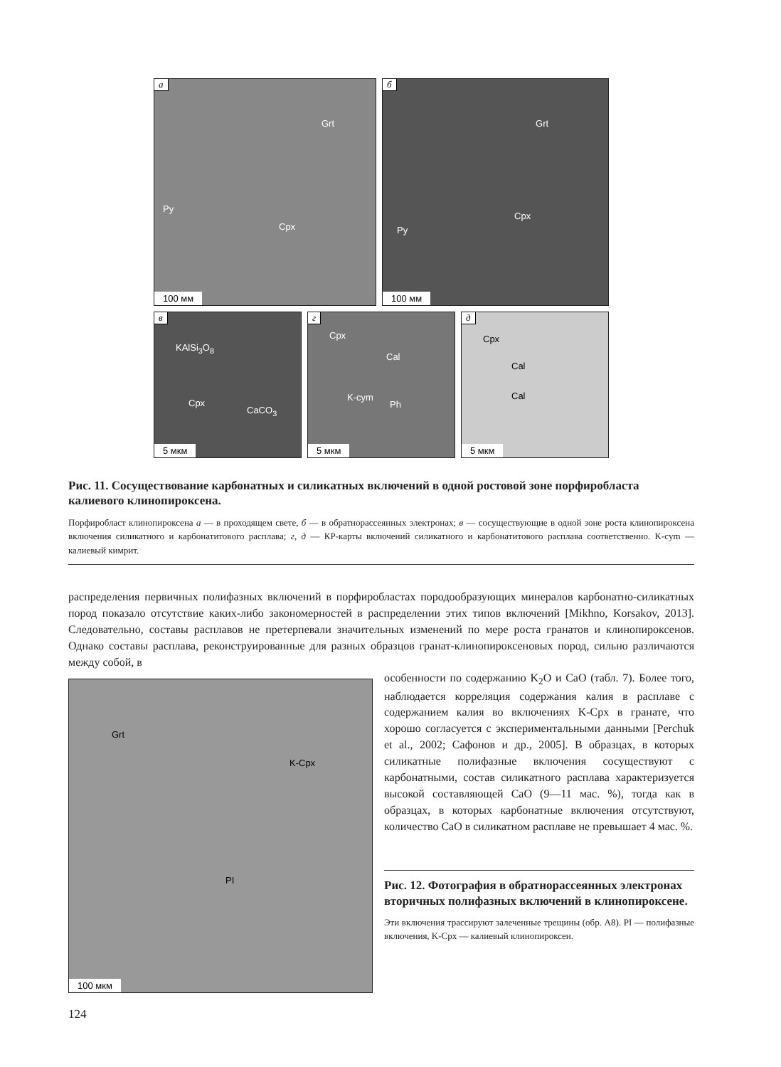а
Grt
Py
Cpx
100 мм
б
Grt
Cpx
Py
100 мм
в
KAlSi<sub>3</sub>O<sub>8</sub>
Cpx
CaCO<sub>3</sub>
5 мкм
г
Cpx
Cal
K-cym
Ph
5 мкм
д
Cpx
Cal
Cal
5 мкм
Рис. 11. Сосуществование карбонатных и силикатных включений в одной ростовой зоне порфиробласта калиевого клинопироксена.
Порфиробласт клинопироксена а — в проходящем свете, б — в обратнорассеянных электронах; в — сосуществующие в одной зоне роста клинопироксена включения силикатного и карбонатитового расплава; г, д — КР-карты включений силикатного и карбонатитового расплава соответственно. K-cym — калиевый кимрит.
распределения первичных полифазных включений в порфиробластах породообразующих минералов карбонатно-силикатных пород показало отсутствие каких-либо закономерностей в распределении этих типов включений [Mikhno, Korsakov, 2013]. Следовательно, составы расплавов не претерпевали значительных изменений по мере роста гранатов и клинопироксенов. Однако составы расплава, реконструированные для разных образцов гранат-клинопироксеновых пород, сильно различаются между собой, в
Grt
K-Cpx
PI
100 мкм
особенности по содержанию K<sub>2</sub>O и CaO (табл. 7). Более того, наблюдается корреляция содержания калия в расплаве с содержанием калия во включениях K-Cpx в гранате, что хорошо согласуется с экспериментальными данными [Perchuk et al., 2002; Сафонов и др., 2005]. В образцах, в которых силикатные полифазные включения сосуществуют с карбонатными, состав силикатного расплава характеризуется высокой составляющей CaO (9—11 мас. %), тогда как в образцах, в которых карбонатные включения отсутствуют, количество CaO в силикатном расплаве не превышает 4 мас. %.
Рис. 12. Фотография в обратнорассеянных электронах вторичных полифазных включений в клинопироксене.
Эти включения трассируют залеченные трещины (обр. А8). PI — полифазные включения, K-Cpx — калиевый клинопироксен.
124